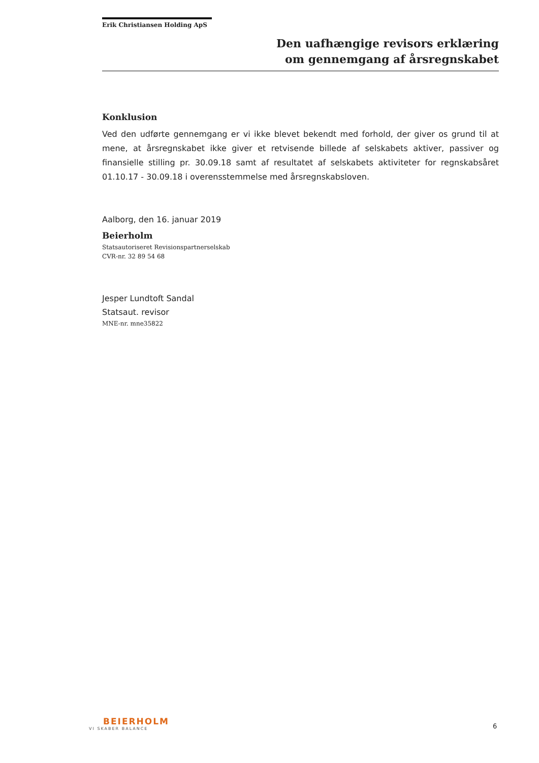Erik Christiansen Holding ApS
Den uafhængige revisors erklæring
om gennemgang af årsregnskabet
Konklusion
Ved den udførte gennemgang er vi ikke blevet bekendt med forhold, der giver os grund til at mene, at årsregnskabet ikke giver et retvisende billede af selskabets aktiver, passiver og finansielle stilling pr. 30.09.18 samt af resultatet af selskabets aktiviteter for regnskabsåret 01.10.17 - 30.09.18 i overensstemmelse med årsregnskabsloven.
Aalborg, den 16. januar 2019
Beierholm
Statsautoriseret Revisionspartnerselskab
CVR-nr. 32 89 54 68
Jesper Lundtoft Sandal
Statsaut. revisor
MNE-nr. mne35822
BEIERHOLM
VI SKABER BALANCE
6